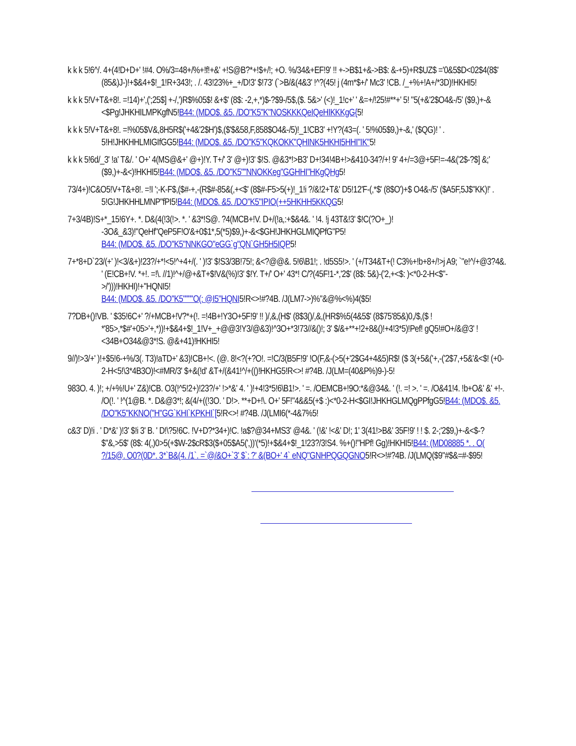k k k 5!6^/. 4+(4!D+D+' !#4. O%/3=48+/%+!f!+&' +!S@B?*+!$+/!; +O. %/34&+EF!9' !! +->B$1+&->B$: &-+5)+R$UZ$ ='0&5$D<02$4(8$' (85&)J-)!+$&4+$!_1!R+343!; . /. 43!23%+_+/D!3' $!73' (`>B/&(4&3' !^?(45! j (4m*$+/' Mc3' !CB. /_+%+!A+/*3D)!HKHI5!
k k k 5!V+T&+8!. =!14)+',(';25$] +-/,')R$%05$! &+$' (8$: -2,+,*)$-?$9-/5$,($. 5&>' (<)!_1!c+' ' &=+/!25!#**+' 5! "5(+&'2$O4&-/5' ($9,)+-&<$Pg!JHKHILMPKgfN5!B44: (MDO$. &5. /DO"K5"K"NOSKKKQeIQeHIKKKgG{5!
k k k 5!V+T&+8!. =!%05$V&,8H5R$('+4&'2$H')$,($'$&58,F,858$O4&-/5)!_1!CB3' +!Y?(43=(. ' 5!%05$9,)+-&,' ($QG)! ' . 5!H!JHKHHLMIGIfGG5!B44: (MDO$. &5. /DO"K5"KQKOKK"QHINK5HKHI5HHI"IK"5!
k k k 5!6d/_3' !a' T&/. ' O+' 4(MS@&+' @+)!Y. T+/' 3' @+)!3' $!S. @&3*!>B3' D+!34!4B+!>&410-34?/+! 9' 4+/=3@+5F!=-4&('2$-?$] &;' ($9,)+-&<)!HKHI5!B44: (MDO$. &5. /DO"K5""NNOKKeg"GGHHI"HKgQHg5!
73/4+)!C&O5!V+T&+8!. =!I ';-K-F$,($#-+,-(R$#-85&(,+<$' (8$#-F5>5(+)!_1!i ?/&!2+T&' D5!12'F-(,*$' (8$O')+$ O4&-/5' ($A5F,5J$"KK)!' . 5!G!JHKHHLMNP"fPI5!B44: (MDO$. &5. /DO"K5"IPIO(++5HKHH5KKQG5!
7+3/4B)!S+*_15!6Y+. *. D&(4(!3(!>. *. ' &3*!S@. ?4(MCB+!V. D+/(!a,:+$&4&. ' !4. !j 43T&!3' $!C(?O+_)! -3O&_&3)!"QeHf"QeP5F!O'&+0$1*,5(*5)$9,)+-&<$GH!JHKHGLMIQPfG"P5!
B44: (MDO$. &5. /DO"K5"NNKGO"eGG`g"QN`GH5H5IQP5!
7+*8+D`23/(+' )!<3/&+)!23?/+*!<5!^+4+/(. ' )!3' $!S3/3B!75!; &<?@@&. 5!6\B1!; . !d5S5!>. ' (+/T34&T+(! C3%+!b+8+/!>j A9; `"e!^/+@3?4&. ' (E!CB+!V. *+!. =!\. //1)!^+/@+&T+$!V&(%)!3' $!Y. T+/' O+' 43*! C/?(45F!1-*,'2$' (8$: 5&)-('2,+<$: )<*0-2-H<$"->/')))!HKHI)!+"HQNI5!
B44: (MDO$. &5. /DO"K5""""O(: @I5"HQNI5!R<>!#?4B. /J(LM7->)%"&@%<%)4($5!
7?DB+()!VB. ' $35!6C+' ?/+MCB+!V?*+(!. =!4B+!Y3O+5F!9' !! )/,&,(H$' (8$3()/,&,(HR$%5(4&5$' (8$75'85&)0,/$,($ ! *'85>,*$#'+05>'+,*))!+$&4+$!_1!V+_+@@3!Y3/@&3)!^3O+*3!73//&()!; 3' $/&+**+!2+8&()!+4!3*5)!Pef! gQ5!#O+/&@3' !<34B+O34&@3*!S. @&+41)!HKHI5!
9//)!>3/+' )!+$5!6-+%/3(. T3)!aTD+' &3)!CB+!<. (@. 8!<?(+?O!. =!C/3(B5F!9' !O(F,&-(>5(+'2$G4+4&5)R$! ($ 3(+5&('+,-('2$7,+5&'&<$! (+0-2-H<5!\3*4B3O)!<#MR/3' $+&(!d' &T+/(&41!^/+(()!HKHG5!R<>! #?4B. /J(LM=(40&P%)9-)-5!
983O. 4. )!; +/+%!U+' Z&)!CB. O3(!^5!2+)!23?/+' !>*&' 4. ' )!+4!3*5!6\B1!>. ' =. /OEMCB+!9O:*&@34&. ' (!. =! >. ' =. /O&41!4. !b+O&' &' +!-. /O(!. ' !^(1@B. *. D&@3*!; &(4/+((!3O. ' D!>. **+D+!\. O+' 5F!"4&&5(+$ :)<*0-2-H<$GI!JHKHGLMQgPPfgG5!B44: (MDO$. &5. /DO"K5"KKNO("H"GG`KHI`KPKHI`[5!R<>! #?4B. /J(LMI6(*-4&7%5!
c&3' D)!i . ' D*&' )!3' $!i 3' B. ' D!\?5!6C. !V+D?*34+)!C. !a$?@34+MS3' @4&. ' (!&' !<&' D!; 1' 3(41!>B&' 35F!9' ! ! $. 2-;'2$9,)+-&<$-?$"&,>5$' (8$: 4(,)0>5(+$W-2$cR$3($+05$A5(',))'(*5)!+$&4+$!_1!23?/3!S4. %+()!"HPf! Gg)!HKHI5!B44: (MD08885 *. . O( ?/15@. O0?(0D*. 3*`B&(4. /1`. =`@/&O+`3' $`: ?' &(BO+' 4` eNQ"GNHPQGQGNO5!R<>!#?4B. /J(LMQ($9"#$&=#-$95!